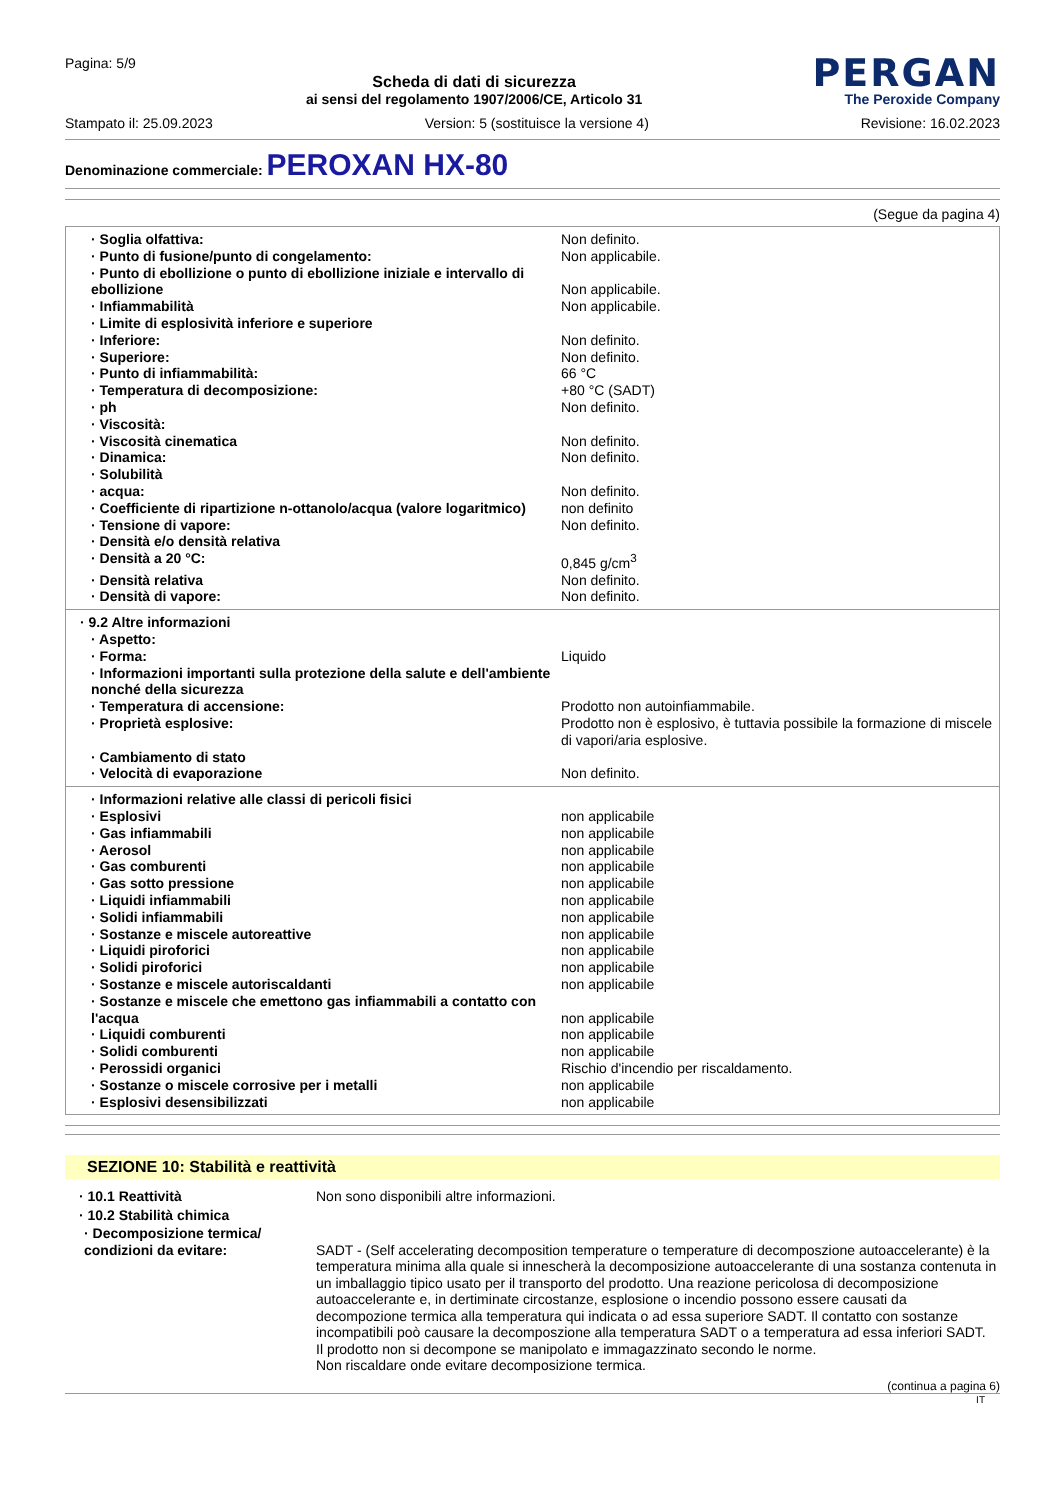Pagina: 5/9
Scheda di dati di sicurezza
ai sensi del regolamento 1907/2006/CE, Articolo 31
PERGAN
The Peroxide Company
Stampato il: 25.09.2023 Version: 5 (sostituisce la versione 4) Revisione: 16.02.2023
Denominazione commerciale: PEROXAN HX-80
(Segue da pagina 4)
| · Soglia olfattiva: | Non definito. |
| · Punto di fusione/punto di congelamento: | Non applicabile. |
| · Punto di ebollizione o punto di ebollizione iniziale e intervallo di ebollizione | Non applicabile. |
| · Infiammabilità | Non applicabile. |
| · Limite di esplosività inferiore e superiore | |
| · Inferiore: | Non definito. |
| · Superiore: | Non definito. |
| · Punto di infiammabilità: | 66 °C |
| · Temperatura di decomposizione: | +80 °C (SADT) |
| · ph | Non definito. |
| · Viscosità: | |
| · Viscosità cinematica | Non definito. |
| · Dinamica: | Non definito. |
| · Solubilità | |
| · acqua: | Non definito. |
| · Coefficiente di ripartizione n-ottanolo/acqua (valore logaritmico) | non definito |
| · Tensione di vapore: | Non definito. |
| · Densità e/o densità relativa | |
| · Densità a 20 °C: | 0,845 g/cm<sup>3</sup> |
| · Densità relativa | Non definito. |
| · Densità di vapore: | Non definito. |
| · 9.2 Altre informazioni | |
| · Aspetto: | |
| · Forma: | Liquido |
| · Informazioni importanti sulla protezione della salute e dell'ambiente nonché della sicurezza | |
| · Temperatura di accensione: | Prodotto non autoinfiammabile. |
| · Proprietà esplosive: | Prodotto non è esplosivo, è tuttavia possibile la formazione di miscele di vapori/aria esplosive. |
| · Cambiamento di stato | |
| · Velocità di evaporazione | Non definito. |
| · Informazioni relative alle classi di pericoli fisici | |
| · Esplosivi | non applicabile |
| · Gas infiammabili | non applicabile |
| · Aerosol | non applicabile |
| · Gas comburenti | non applicabile |
| · Gas sotto pressione | non applicabile |
| · Liquidi infiammabili | non applicabile |
| · Solidi infiammabili | non applicabile |
| · Sostanze e miscele autoreattive | non applicabile |
| · Liquidi piroforici | non applicabile |
| · Solidi piroforici | non applicabile |
| · Sostanze e miscele autoriscaldanti | non applicabile |
| · Sostanze e miscele che emettono gas infiammabili a contatto con l'acqua | non applicabile |
| · Liquidi comburenti | non applicabile |
| · Solidi comburenti | non applicabile |
| · Perossidi organici | Rischio d'incendio per riscaldamento. |
| · Sostanze o miscele corrosive per i metalli | non applicabile |
| · Esplosivi desensibilizzati | non applicabile |
SEZIONE 10: Stabilità e reattività
| · 10.1 Reattività | Non sono disponibili altre informazioni. |
| · 10.2 Stabilità chimica | |
| · Decomposizione termica/ condizioni da evitare: | SADT - (Self accelerating decomposition temperature o temperature di decompos­zione autoaccelerante) è la temperatura minima alla quale si innescherà la decomposizione autoaccelerante di una sostanza contenuta in un imballaggio tipico usato per il transporto del prodotto. Una reazione pericolosa di decomposizione autoaccelerante e, in dertiminate circostanze, esplosione o incendio possono essere causati da decompozione termica alla temperatura qui indicata o ad essa superiore SADT. Il contatto con sostanze incompatibili poò causare la decomposzione alla temperatura SADT o a temperatura ad essa inferiori SADT. Il prodotto non si decompone se manipolato e immagazzinato secondo le norme. Non riscaldare onde evitare decomposizione termica. |
(continua a pagina 6)
IT